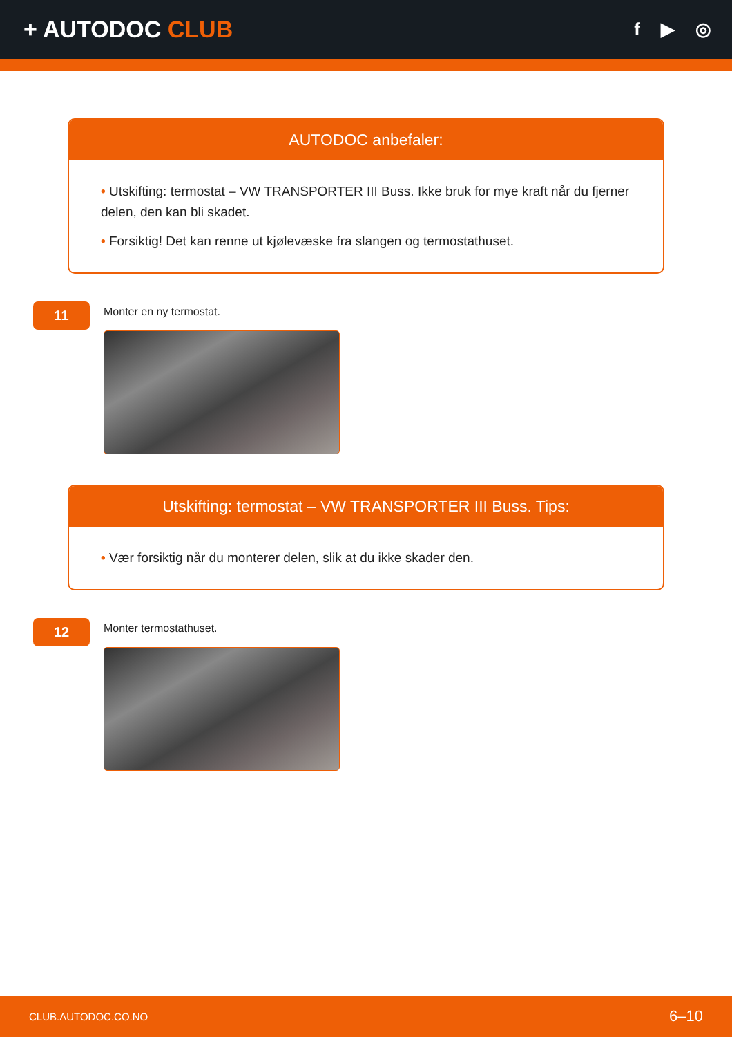+ AUTODOC CLUB
f ▶ ◎
AUTODOC anbefaler:
• Utskifting: termostat – VW TRANSPORTER III Buss. Ikke bruk for mye kraft når du fjerner delen, den kan bli skadet.
• Forsiktig! Det kan renne ut kjølevæske fra slangen og termostathuset.
11
Monter en ny termostat.
Utskifting: termostat – VW TRANSPORTER III Buss. Tips:
• Vær forsiktig når du monterer delen, slik at du ikke skader den.
12
Monter termostathuset.
CLUB.AUTODOC.CO.NO 6–10